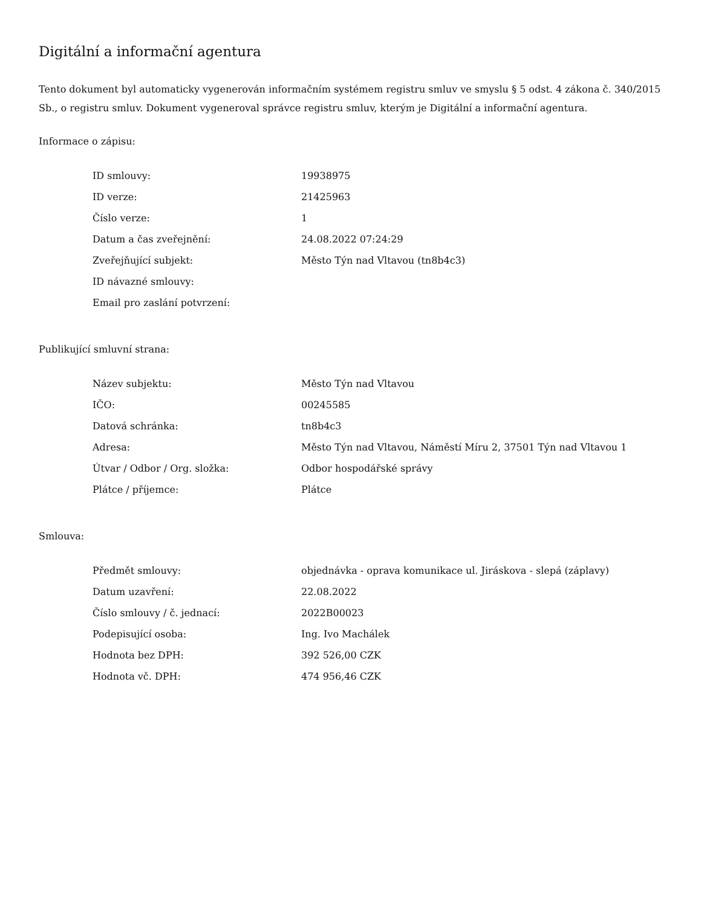Digitální a informační agentura
Tento dokument byl automaticky vygenerován informačním systémem registru smluv ve smyslu § 5 odst. 4 zákona č. 340/2015 Sb., o registru smluv. Dokument vygeneroval správce registru smluv, kterým je Digitální a informační agentura.
Informace o zápisu:
| ID smlouvy: | 19938975 |
| ID verze: | 21425963 |
| Číslo verze: | 1 |
| Datum a čas zveřejnění: | 24.08.2022 07:24:29 |
| Zveřejňující subjekt: | Město Týn nad Vltavou (tn8b4c3) |
| ID návazné smlouvy: | |
| Email pro zaslání potvrzení: | |
Publikující smluvní strana:
| Název subjektu: | Město Týn nad Vltavou |
| IČO: | 00245585 |
| Datová schránka: | tn8b4c3 |
| Adresa: | Město Týn nad Vltavou, Náměstí Míru 2, 37501 Týn nad Vltavou 1 |
| Útvar / Odbor / Org. složka: | Odbor hospodářské správy |
| Plátce / příjemce: | Plátce |
Smlouva:
| Předmět smlouvy: | objednávka - oprava komunikace ul. Jiráskova - slepá (záplavy) |
| Datum uzavření: | 22.08.2022 |
| Číslo smlouvy / č. jednací: | 2022B00023 |
| Podepisující osoba: | Ing. Ivo Machálek |
| Hodnota bez DPH: | 392 526,00 CZK |
| Hodnota vč. DPH: | 474 956,46 CZK |